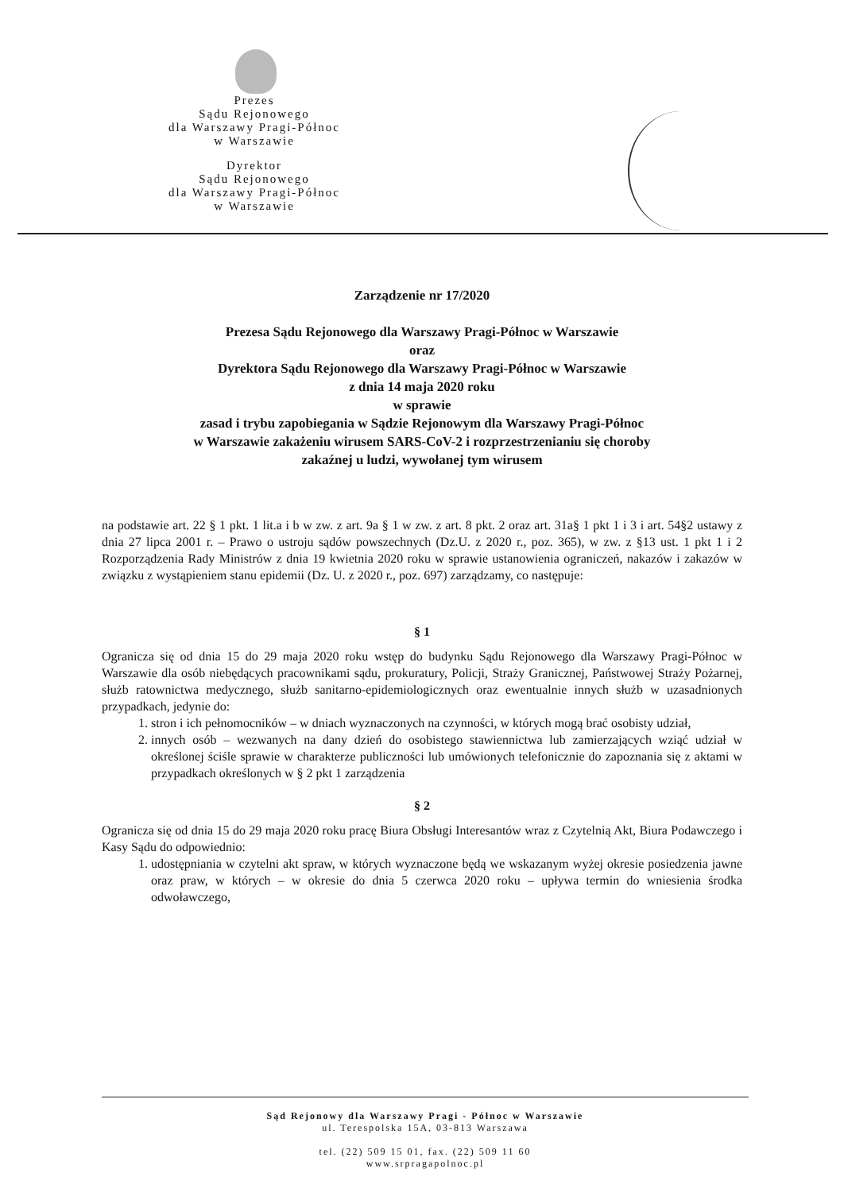Prezes
Sądu Rejonowego
dla Warszawy Pragi-Północ
w Warszawie
Dyrektor
Sądu Rejonowego
dla Warszawy Pragi-Północ
w Warszawie
Zarządzenie nr 17/2020
Prezesa Sądu Rejonowego dla Warszawy Pragi-Północ w Warszawie
oraz
Dyrektora Sądu Rejonowego dla Warszawy Pragi-Północ w Warszawie
z dnia 14 maja 2020 roku
w sprawie
zasad i trybu zapobiegania w Sądzie Rejonowym dla Warszawy Pragi-Północ
w Warszawie zakażeniu wirusem SARS-CoV-2 i rozprzestrzenianiu się choroby
zakaźnej u ludzi, wywołanej tym wirusem
na podstawie art. 22 § 1 pkt. 1 lit.a i b w zw. z art. 9a § 1 w zw. z art. 8 pkt. 2 oraz art. 31a§ 1 pkt 1 i 3 i art. 54§2 ustawy z dnia 27 lipca 2001 r. – Prawo o ustroju sądów powszechnych (Dz.U. z 2020 r., poz. 365), w zw. z §13 ust. 1 pkt 1 i 2 Rozporządzenia Rady Ministrów z dnia 19 kwietnia 2020 roku w sprawie ustanowienia ograniczeń, nakazów i zakazów w związku z wystąpieniem stanu epidemii (Dz. U. z 2020 r., poz. 697) zarządzamy, co następuje:
§ 1
Ogranicza się od dnia 15 do 29 maja 2020 roku wstęp do budynku Sądu Rejonowego dla Warszawy Pragi-Północ w Warszawie dla osób niebędących pracownikami sądu, prokuratury, Policji, Straży Granicznej, Państwowej Straży Pożarnej, służb ratownictwa medycznego, służb sanitarno-epidemiologicznych oraz ewentualnie innych służb w uzasadnionych przypadkach, jedynie do:
1. stron i ich pełnomocników – w dniach wyznaczonych na czynności, w których mogą brać osobisty udział,
2. innych osób – wezwanych na dany dzień do osobistego stawiennictwa lub zamierzających wziąć udział w określonej ściśle sprawie w charakterze publiczności lub umówionych telefonicznie do zapoznania się z aktami w przypadkach określonych w § 2 pkt 1 zarządzenia
§ 2
Ogranicza się od dnia 15 do 29 maja 2020 roku pracę Biura Obsługi Interesantów wraz z Czytelnią Akt, Biura Podawczego i Kasy Sądu do odpowiednio:
1. udostępniania w czytelni akt spraw, w których wyznaczone będą we wskazanym wyżej okresie posiedzenia jawne oraz praw, w których – w okresie do dnia 5 czerwca 2020 roku – upływa termin do wniesienia środka odwoławczego,
Sąd Rejonowy dla Warszawy Pragi - Północ w Warszawie
ul. Terespolska 15A, 03-813 Warszawa
tel. (22) 509 15 01, fax. (22) 509 11 60
www.srpragapolnoc.pl